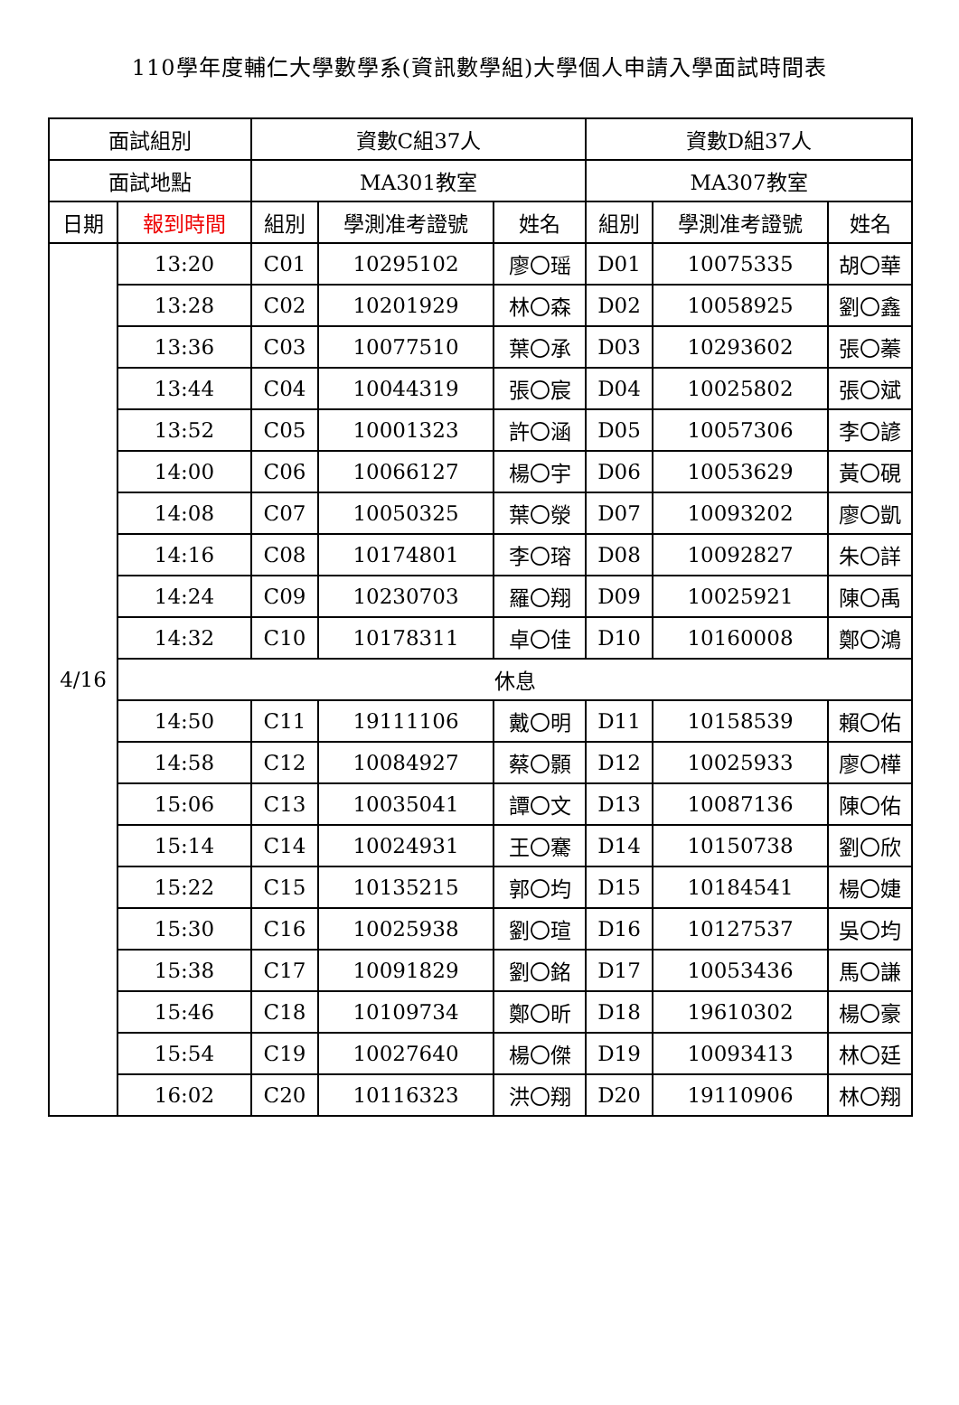110學年度輔仁大學數學系(資訊數學組)大學個人申請入學面試時間表
| 面試組別 | | 資數C組37人 | | | 資數D組37人 | | |
| --- | --- | --- | --- | --- | --- | --- | --- |
| 面試地點 | | MA301教室 | | | MA307教室 | | |
| 日期 | 報到時間 | 組別 | 學測准考證號 | 姓名 | 組別 | 學測准考證號 | 姓名 |
| 4/16 | 13:20 | C01 | 10295102 | 廖〇瑶 | D01 | 10075335 | 胡〇華 |
| | 13:28 | C02 | 10201929 | 林〇森 | D02 | 10058925 | 劉〇鑫 |
| | 13:36 | C03 | 10077510 | 葉〇承 | D03 | 10293602 | 張〇蓁 |
| | 13:44 | C04 | 10044319 | 張〇宸 | D04 | 10025802 | 張〇斌 |
| | 13:52 | C05 | 10001323 | 許〇涵 | D05 | 10057306 | 李〇諺 |
| | 14:00 | C06 | 10066127 | 楊〇宇 | D06 | 10053629 | 黃〇硯 |
| | 14:08 | C07 | 10050325 | 葉〇滎 | D07 | 10093202 | 廖〇凱 |
| | 14:16 | C08 | 10174801 | 李〇瑢 | D08 | 10092827 | 朱〇詳 |
| | 14:24 | C09 | 10230703 | 羅〇翔 | D09 | 10025921 | 陳〇禹 |
| | 14:32 | C10 | 10178311 | 卓〇佳 | D10 | 10160008 | 鄭〇鴻 |
| | 休息 | | | | | | |
| | 14:50 | C11 | 19111106 | 戴〇明 | D11 | 10158539 | 賴〇佑 |
| | 14:58 | C12 | 10084927 | 蔡〇顥 | D12 | 10025933 | 廖〇樺 |
| | 15:06 | C13 | 10035041 | 譚〇文 | D13 | 10087136 | 陳〇佑 |
| | 15:14 | C14 | 10024931 | 王〇騫 | D14 | 10150738 | 劉〇欣 |
| | 15:22 | C15 | 10135215 | 郭〇均 | D15 | 10184541 | 楊〇婕 |
| | 15:30 | C16 | 10025938 | 劉〇瑄 | D16 | 10127537 | 吳〇均 |
| | 15:38 | C17 | 10091829 | 劉〇銘 | D17 | 10053436 | 馬〇謙 |
| | 15:46 | C18 | 10109734 | 鄭〇昕 | D18 | 19610302 | 楊〇豪 |
| | 15:54 | C19 | 10027640 | 楊〇傑 | D19 | 10093413 | 林〇廷 |
| | 16:02 | C20 | 10116323 | 洪〇翔 | D20 | 19110906 | 林〇翔 |